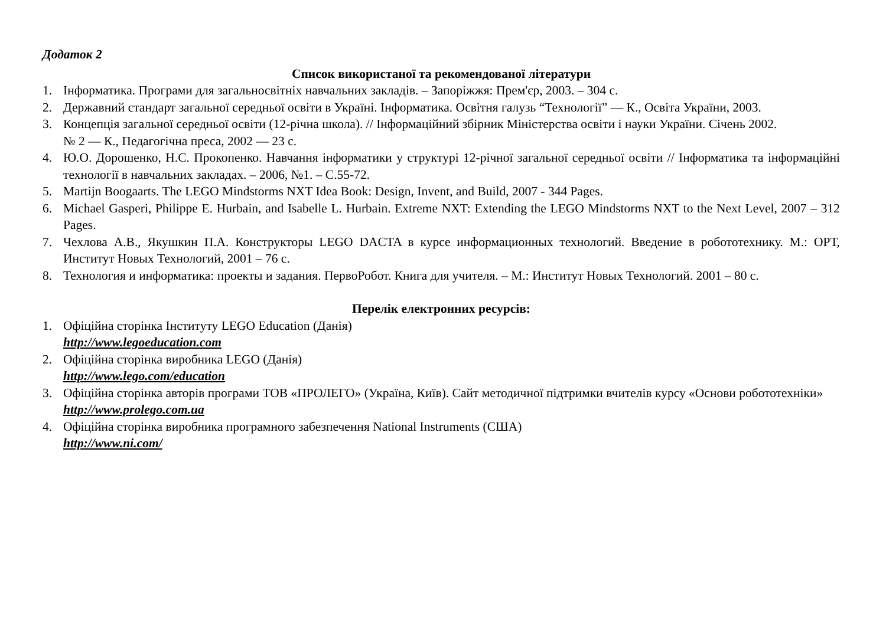Додаток 2
Список використаної та рекомендованої літератури
1. Інформатика. Програми для загальносвітніх навчальних закладів. – Запоріжжя: Прем'єр, 2003. – 304 с.
2. Державний стандарт загальної середньої освіти в Україні. Інформатика. Освітня галузь “Технології” — К., Освіта України, 2003.
3. Концепція загальної середньої освіти (12-річна школа). // Інформаційний збірник Міністерства освіти і науки України. Січень 2002.
№ 2 — К., Педагогічна преса, 2002 — 23 с.
4. Ю.О. Дорошенко, Н.С. Прокопенко. Навчання інформатики у структурі 12-річної загальної середньої освіти // Інформатика та інформаційні технології в навчальних закладах. – 2006, №1. – С.55-72.
5. Martijn Boogaarts. The LEGO Mindstorms NXT Idea Book: Design, Invent, and Build, 2007 - 344 Pages.
6. Michael Gasperi, Philippe E. Hurbain, and Isabelle L. Hurbain. Extreme NXT: Extending the LEGO Mindstorms NXT to the Next Level, 2007 – 312 Pages.
7. Чехлова А.В., Якушкин П.А. Конструкторы LEGO DACTA в курсе информационных технологий. Введение в робототехнику. М.: ОРТ, Институт Новых Технологий, 2001 – 76 с.
8. Технология и информатика: проекты и задания. ПервоРобот. Книга для учителя. – М.: Институт Новых Технологий. 2001 – 80 с.
Перелік електронних ресурсів:
1. Офіційна сторінка Інституту LEGO Education (Данія)
http://www.legoeducation.com
2. Офіційна сторінка виробника LEGO (Данія)
http://www.lego.com/education
3. Офіційна сторінка авторів програми ТОВ «ПРОЛЕГО» (Україна, Київ). Сайт методичної підтримки вчителів курсу «Основи робототехніки»
http://www.prolego.com.ua
4. Офіційна сторінка виробника програмного забезпечення National Instruments (США)
http://www.ni.com/